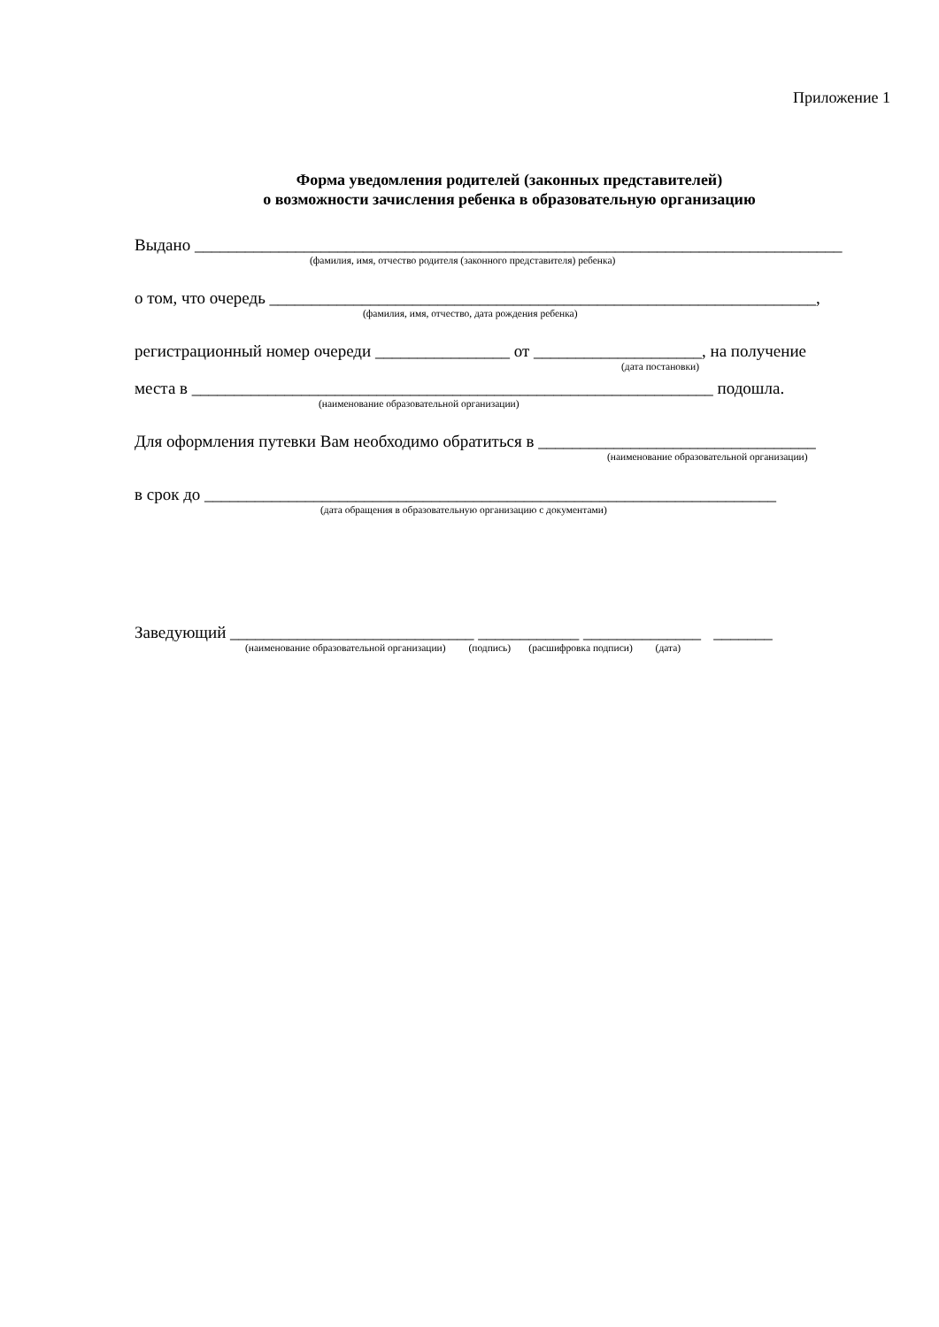Приложение 1
Форма уведомления родителей (законных представителей)
о возможности зачисления ребенка в образовательную организацию
Выдано _____________________________________________________________________________
(фамилия, имя, отчество родителя (законного представителя) ребенка)
о том, что очередь _________________________________________________________________,
(фамилия, имя, отчество, дата рождения ребенка)
регистрационный номер очереди ________________ от ____________________, на получение
(дата постановки)
места в ______________________________________________________________ подошла.
(наименование образовательной организации)
Для оформления путевки Вам необходимо обратиться в _________________________________
(наименование образовательной организации)
в срок до ____________________________________________________________________
(дата обращения в образовательную организацию с документами)
Заведующий _____________________________ ____________ ______________ _______
(наименование образовательной организации) (подпись) (расшифровка подписи) (дата)